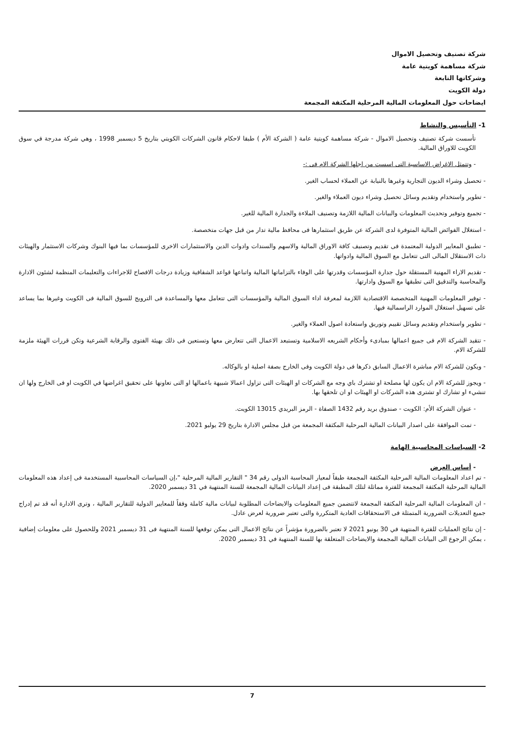شركة تصنيف وتحصيل الاموال
شركة مساهمة كويتية عامة
وشركاتها التابعة
دولة الكويت
ايضاحات حول المعلومات المالية المرحلية المكثفة المجمعة
1- التأسيس والنشاط
تأسست شركة تصنيف وتحصيل الاموال - شركة مساهمة كويتية عامة ( الشركة الأم ) طبقا لاحكام قانون الشركات الكويتي بتاريخ 5 ديسمبر 1998 ، وهي شركة مدرجة في سوق الكويت للاوراق المالية.
- وتتمثل الاغراض الاساسية التى اسست من اجلها الشركة الام فى :-
- تحصيل وشراء الديون التجارية وغيرها بالنيابة عن العملاء لحساب الغير.
- تطوير واستخدام وتقديم وسائل تحصيل وشراء ديون العملاء والغير.
- تجميع وتوفير وتحديث المعلومات والبيانات المالية اللازمة وتصنيف الملاءة والجدارة المالية للغير.
- استغلال الفوائض المالية المتوفرة لدى الشركة عن طريق استثمارها فى محافظ مالية تدار من قبل جهات متخصصة.
- تطبيق المعايير الدولية المعتمدة فى تقديم وتصنيف كافة الاوراق المالية والاسهم والسندات وادوات الدين والاستثمارات الاخرى للمؤسسات بما فيها البنوك وشركات الاستثمار والهيئات ذات الاستقلال المالى التى تتعامل مع السوق المالية وادواتها.
- تقديم الاراء المهنية المستقلة حول جدارة المؤسسات وقدرتها على الوفاء بالتزاماتها المالية واتباعها قواعد الشفافية وزيادة درجات الافصاح للاجراءات والتعليمات المنظمة لشئون الادارة والمحاسبة والتدقيق التى تطبقها مع السوق وادارتها.
- توفير المعلومات المهنية المتخصصة الاقتصادية اللازمة لمعرفة اداء السوق المالية والمؤسسات التى تتعامل معها والمساعدة فى الترويج للسوق المالية فى الكويت وغيرها بما يساعد على تسهيل استغلال الموارد الراسمالية فيها.
- تطوير واستخدام وتقديم وسائل تقييم وتوريق واستعادة اصول العملاء والغير.
- تتقيد الشركة الام فى جميع اعمالها بمبادىء وأحكام الشريعه الاسلامية وتستبعد الاعمال التى تتعارض معها وتستعين فى ذلك بهيئة الفتوى والرقابة الشرعية وتكن قررات الهيئة ملزمة للشركة الام.
- ويكون للشركة الام مباشرة الاعمال السابق ذكرها فى دولة الكويت وفى الخارج بصفة اصلية او بالوكاله.
- ويجوز للشركة الام ان يكون لها مصلحة او تشترك باي وجه مع الشركات او الهيئات التى تزاول اعمالا شبيهة باعمالها او التى تعاونها على تحقيق اغراضها في الكويت او فى الخارج ولها ان تنشيء او تشارك او تشترى هذه الشركات او الهيئات او ان تلحقها بها.
- عنوان الشركة الأم: الكويت - صندوق بريد رقم 1432 الصفاة - الرمز البريدي 13015 الكويت.
- تمت الموافقة على اصدار البيانات المالية المرحلية المكثفة المجمعة من قبل مجلس الادارة بتاريخ 29 يوليو 2021.
2- السياسات المحاسبية الهامة
- أساس العرض
- تم اعداد المعلومات المالية المرحلية المكثفة المجمعة طبقاً لمعيار المحاسبة الدولى رقم 34 " التقارير المالية المرحلية "،إن السياسات المحاسبية المستخدمة فى إعداد هذه المعلومات المالية المرحلية المكثفة المجمعة للفترة مماثلة لتلك المطبقة فى إعداد البيانات المالية المجمعة للسنة المنتهية في 31 ديسمبر 2020.
- ان المعلومات المالية المرحلية المكثفة المجمعة لاتتضمن جميع المعلومات والايضاحات المطلوبة لبيانات مالية كاملة وفقاً للمعايير الدولية للتقارير المالية ، وترى الادارة أنه قد تم إدراج جميع التعديلات الضرورية المتمثلة فى الاستحقاقات العادية المتكررة والتى تعتبر ضرورية لعرض عادل.
- إن نتائج العمليات للفترة المنتهية في 30 يونيو 2021 لا تعتبر بالضرورة مؤشراً عن نتائج الاعمال التى يمكن توقعها للسنة المنتهية فى 31 ديسمبر 2021 وللحصول على معلومات إضافية ، يمكن الرجوع الى البيانات المالية المجمعة والايضاحات المتعلقة بها للسنة المنتهية في 31 ديسمبر 2020.
7